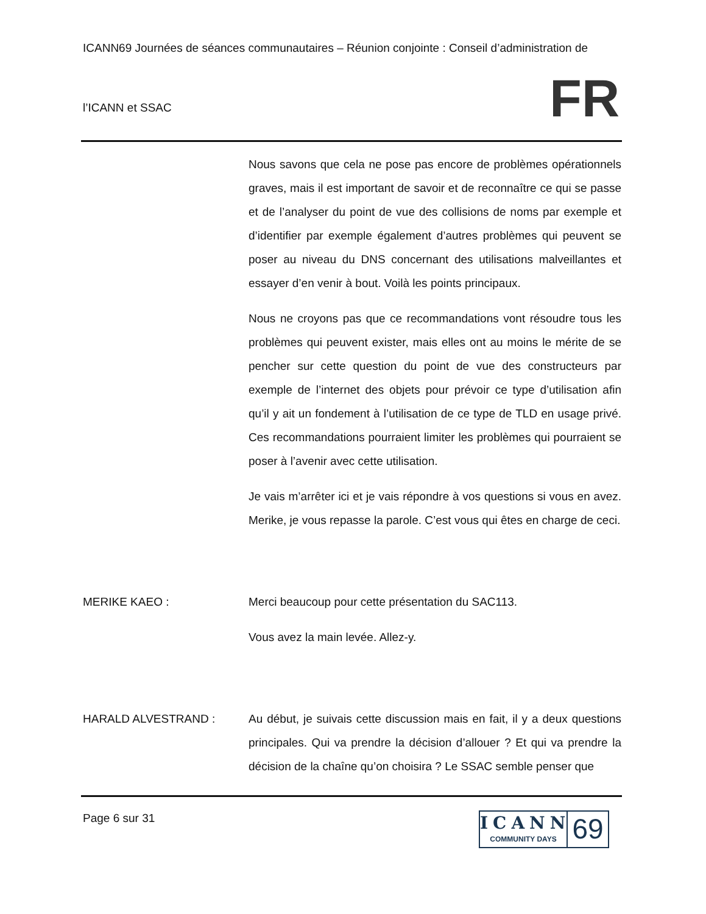ICANN69 Journées de séances communautaires – Réunion conjointe : Conseil d’administration de
l’ICANN et SSAC
FR
Nous savons que cela ne pose pas encore de problèmes opérationnels graves, mais il est important de savoir et de reconnaître ce qui se passe et de l’analyser du point de vue des collisions de noms par exemple et d’identifier par exemple également d’autres problèmes qui peuvent se poser au niveau du DNS concernant des utilisations malveillantes et essayer d’en venir à bout. Voilà les points principaux.
Nous ne croyons pas que ce recommandations vont résoudre tous les problèmes qui peuvent exister, mais elles ont au moins le mérite de se pencher sur cette question du point de vue des constructeurs par exemple de l’internet des objets pour prévoir ce type d’utilisation afin qu’il y ait un fondement à l’utilisation de ce type de TLD en usage privé. Ces recommandations pourraient limiter les problèmes qui pourraient se poser à l’avenir avec cette utilisation.
Je vais m’arrêter ici et je vais répondre à vos questions si vous en avez. Merike, je vous repasse la parole. C’est vous qui êtes en charge de ceci.
MERIKE KAEO : Merci beaucoup pour cette présentation du SAC113.
Vous avez la main levée. Allez-y.
HARALD ALVESTRAND : Au début, je suivais cette discussion mais en fait, il y a deux questions principales. Qui va prendre la décision d’allouer ? Et qui va prendre la décision de la chaîne qu’on choisira ? Le SSAC semble penser que
Page 6 sur 31
ICANN
COMMUNITY DAYS
69